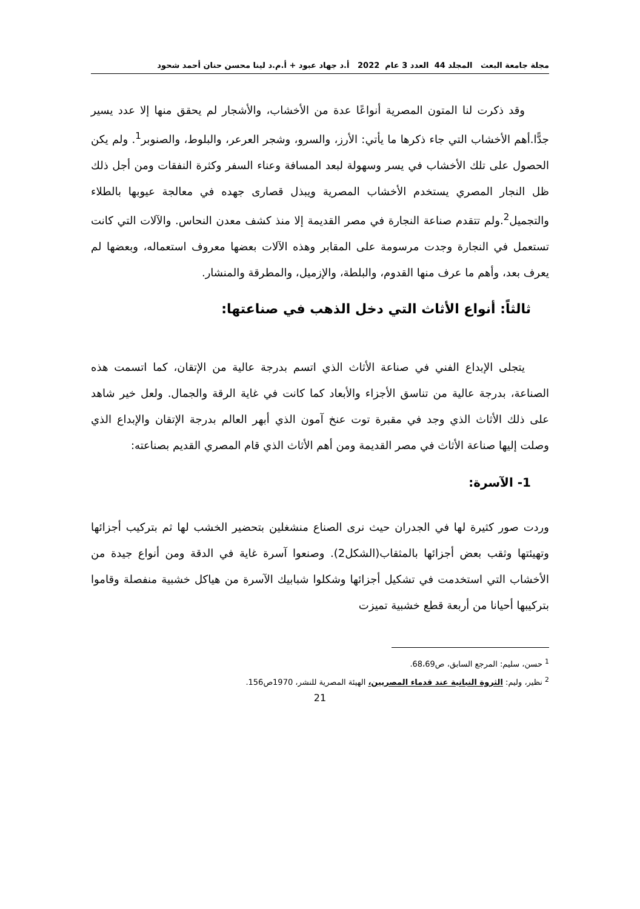مجلة جامعة البعث المجلد 44 العدد 3 عام 2022 أ.د جهاد عبود + أ.م.د لينا محسن حنان أحمد شحود
وقد ذكرت لنا المتون المصرية أنواعًا عدة من الأخشاب، والأشجار لم يحقق منها إلا عدد يسير جدًّا.أهم الأخشاب التي جاء ذكرها ما يأتي: الأرز، والسرو، وشجر العرعر، والبلوط، والصنوبر<sup>1</sup>. ولم يكن الحصول على تلك الأخشاب في يسر وسهولة لبعد المسافة وعناء السفر وكثرة النفقات ومن أجل ذلك ظل النجار المصري يستخدم الأخشاب المصرية ويبذل قصارى جهده في معالجة عيوبها بالطلاء والتجميل<sup>2</sup>.ولم تتقدم صناعة النجارة في مصر القديمة إلا منذ كشف معدن النحاس. والآلات التي كانت تستعمل في النجارة وجدت مرسومة على المقابر وهذه الآلات بعضها معروف استعماله، وبعضها لم يعرف بعد، وأهم ما عرف منها القدوم، والبلطة، والإزميل، والمطرقة والمنشار.
ثالثاً: أنواع الأثاث التي دخل الذهب في صناعتها:
يتجلى الإبداع الفني في صناعة الأثاث الذي اتسم بدرجة عالية من الإتقان، كما اتسمت هذه الصناعة، بدرجة عالية من تناسق الأجزاء والأبعاد كما كانت في غاية الرقة والجمال. ولعل خير شاهد على ذلك الأثاث الذي وجد في مقبرة توت عنخ آمون الذي أبهر العالم بدرجة الإتقان والإبداع الذي وصلت إليها صناعة الأثاث في مصر القديمة ومن أهم الأثاث الذي قام المصري القديم بصناعته:
1- الآسرة:
وردت صور كثيرة لها في الجدران حيث نرى الصناع منشغلين بتحضير الخشب لها ثم بتركيب أجزائها وتهيئتها وثقب بعض أجزائها بالمثقاب(الشكل2). وصنعوا آسرة غاية في الدقة ومن أنواع جيدة من الأخشاب التي استخدمت في تشكيل أجزائها وشكلوا شبابيك الآسرة من هياكل خشبية منفصلة وقاموا بتركيبها أحيانا من أربعة قطع خشبية تميزت
<sup>1</sup> حسن، سليم: المرجع السابق، ص68،69.
<sup>2</sup> نظير، وليم: الثروة النباتية عند قدماء المصريين، الهيئة المصرية للنشر، 1970ص156.
21